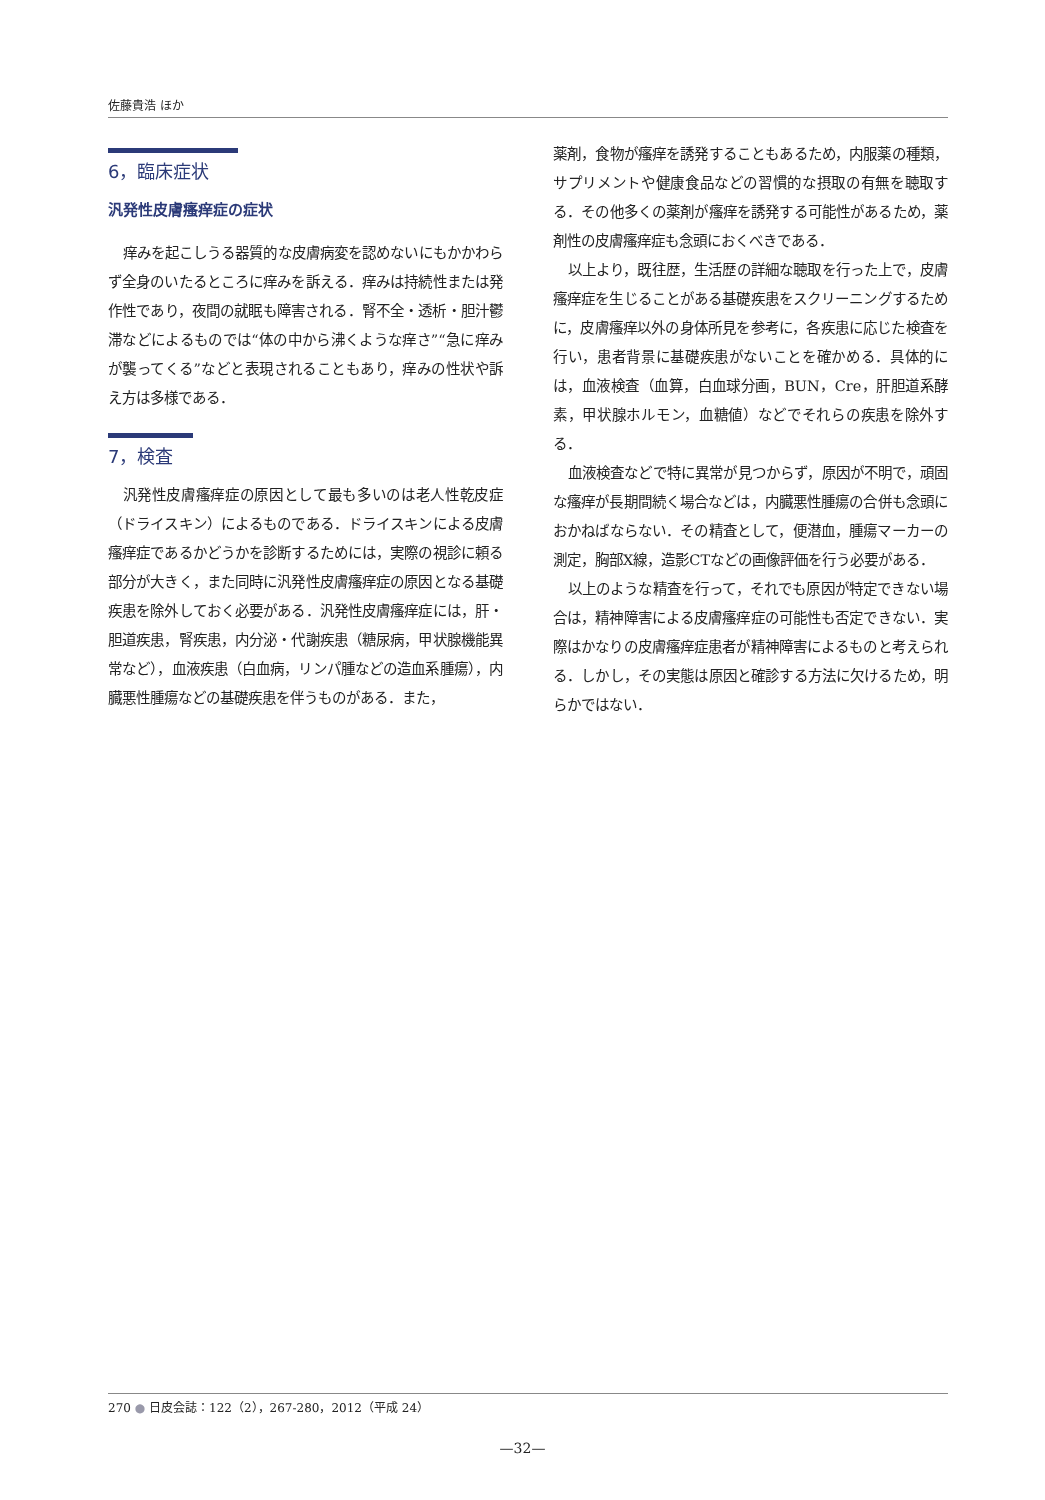佐藤貴浩 ほか
6，臨床症状
汎発性皮膚瘙痒症の症状
痒みを起こしうる器質的な皮膚病変を認めないにもかかわらず全身のいたるところに痒みを訴える．痒みは持続性または発作性であり，夜間の就眠も障害される．腎不全・透析・胆汁鬱滞などによるものでは“体の中から沸くような痒さ”“急に痒みが襲ってくる”などと表現されることもあり，痒みの性状や訴え方は多様である．
7，検査
汎発性皮膚瘙痒症の原因として最も多いのは老人性乾皮症（ドライスキン）によるものである．ドライスキンによる皮膚瘙痒症であるかどうかを診断するためには，実際の視診に頼る部分が大きく，また同時に汎発性皮膚瘙痒症の原因となる基礎疾患を除外しておく必要がある．汎発性皮膚瘙痒症には，肝・胆道疾患，腎疾患，内分泌・代謝疾患（糖尿病，甲状腺機能異常など），血液疾患（白血病，リンパ腫などの造血系腫瘍），内臓悪性腫瘍などの基礎疾患を伴うものがある．また，
薬剤，食物が瘙痒を誘発することもあるため，内服薬の種類，サプリメントや健康食品などの習慣的な摂取の有無を聴取する．その他多くの薬剤が瘙痒を誘発する可能性があるため，薬剤性の皮膚瘙痒症も念頭におくべきである．
以上より，既往歴，生活歴の詳細な聴取を行った上で，皮膚瘙痒症を生じることがある基礎疾患をスクリーニングするために，皮膚瘙痒以外の身体所見を参考に，各疾患に応じた検査を行い，患者背景に基礎疾患がないことを確かめる．具体的には，血液検査（血算，白血球分画，BUN，Cre，肝胆道系酵素，甲状腺ホルモン，血糖値）などでそれらの疾患を除外する．
血液検査などで特に異常が見つからず，原因が不明で，頑固な瘙痒が長期間続く場合などは，内臓悪性腫瘍の合併も念頭におかねばならない．その精査として，便潜血，腫瘍マーカーの測定，胸部X線，造影CTなどの画像評価を行う必要がある．
以上のような精査を行って，それでも原因が特定できない場合は，精神障害による皮膚瘙痒症の可能性も否定できない．実際はかなりの皮膚瘙痒症患者が精神障害によるものと考えられる．しかし，その実態は原因と確診する方法に欠けるため，明らかではない．
270 ● 日皮会誌：122（2），267-280，2012（平成 24）
—32—